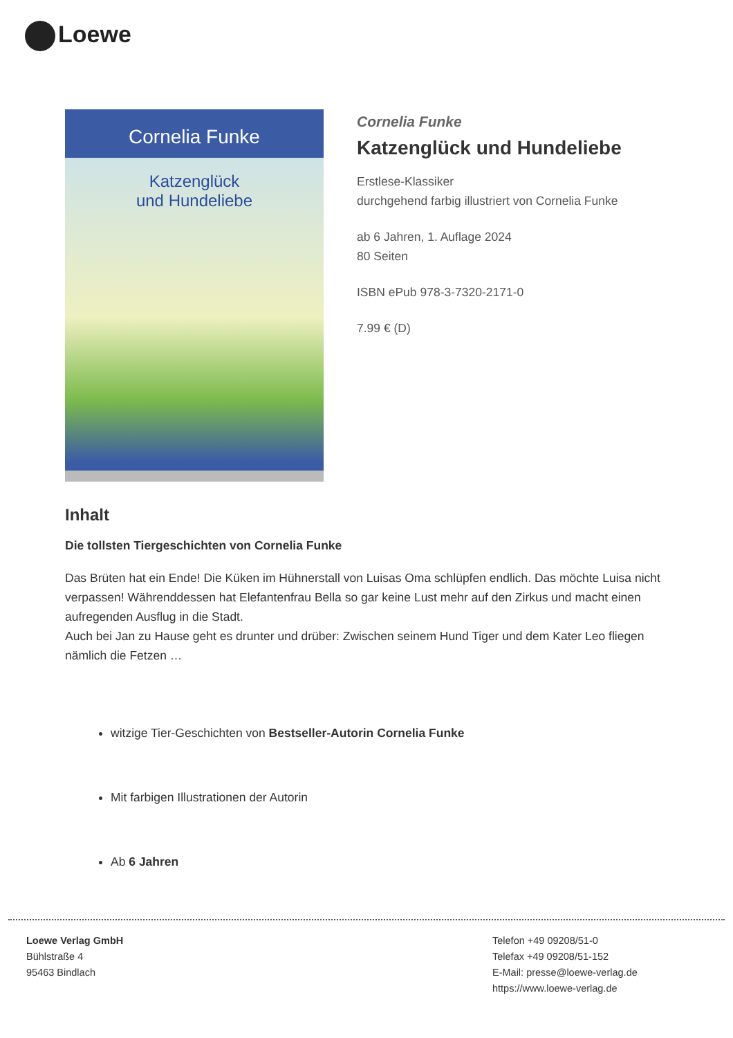Loewe
Cornelia Funke
Katzenglück
und Hundeliebe
Cornelia Funke
Katzenglück und Hundeliebe
Erstlese-Klassiker
durchgehend farbig illustriert von Cornelia Funke
ab 6 Jahren, 1. Auflage 2024
80 Seiten
ISBN ePub 978-3-7320-2171-0
7.99 € (D)
Inhalt
Die tollsten Tiergeschichten von Cornelia Funke
Das Brüten hat ein Ende! Die Küken im Hühnerstall von Luisas Oma schlüpfen endlich. Das möchte Luisa nicht verpassen! Währenddessen hat Elefantenfrau Bella so gar keine Lust mehr auf den Zirkus und macht einen aufregenden Ausflug in die Stadt.
Auch bei Jan zu Hause geht es drunter und drüber: Zwischen seinem Hund Tiger und dem Kater Leo fliegen nämlich die Fetzen …
witzige Tier-Geschichten von Bestseller-Autorin Cornelia Funke
Mit farbigen Illustrationen der Autorin
Ab 6 Jahren
Loewe Verlag GmbH
Bühlstraße 4
95463 Bindlach
Telefon +49 09208/51-0
Telefax +49 09208/51-152
E-Mail: presse@loewe-verlag.de
https://www.loewe-verlag.de